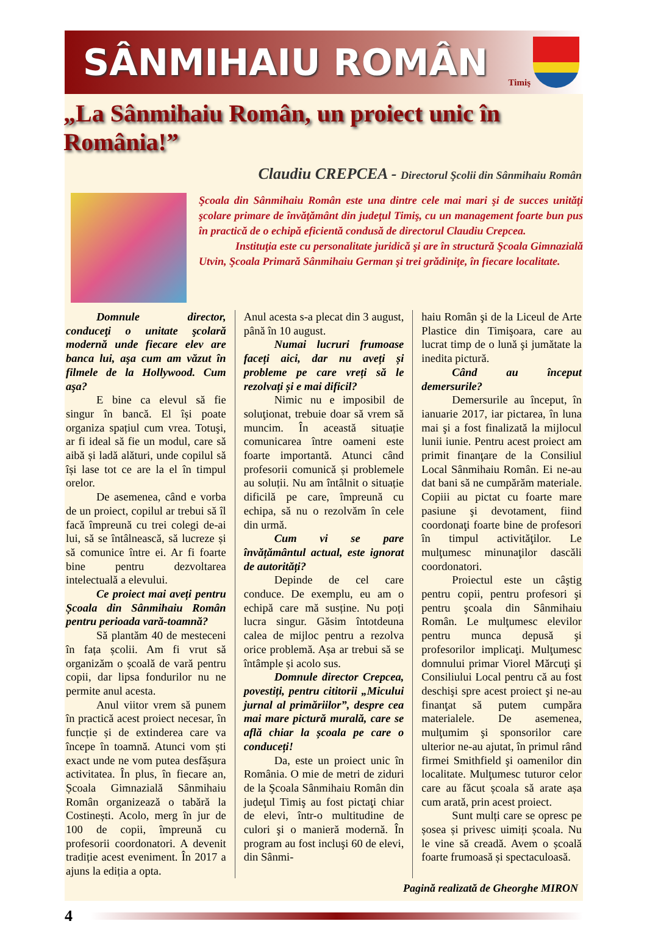SÂNMIHAIU ROMÂN
Timiş
„La Sânmihaiu Român, un proiect unic în România!”
Claudiu CREPCEA - Directorul Şcolii din Sânmihaiu Român
Şcoala din Sânmihaiu Român este una dintre cele mai mari şi de succes unităţi şcolare primare de învăţământ din judeţul Timiş, cu un management foarte bun pus în practică de o echipă eficientă condusă de directorul Claudiu Crepcea.
Instituţia este cu personalitate juridică şi are în structură Şcoala Gimnazială Utvin, Şcoala Primară Sânmihaiu German şi trei grădiniţe, în fiecare localitate.
Domnule director, conduceţi o unitate şcolară modernă unde fiecare elev are banca lui, aşa cum am văzut în filmele de la Hollywood. Cum aşa?
E bine ca elevul să fie singur în bancă. El își poate organiza spațiul cum vrea. Totuşi, ar fi ideal să fie un modul, care să aibă și ladă alături, unde copilul să își lase tot ce are la el în timpul orelor.
De asemenea, când e vorba de un proiect, copilul ar trebui să îl facă împreună cu trei colegi de-ai lui, să se întâlnească, să lucreze și să comunice între ei. Ar fi foarte bine pentru dezvoltarea intelectuală a elevului.
Ce proiect mai aveți pentru Școala din Sânmihaiu Român pentru perioada vară-toamnă?
Să plantăm 40 de mesteceni în fața școlii. Am fi vrut să organizăm o școală de vară pentru copii, dar lipsa fondurilor nu ne permite anul acesta.
Anul viitor vrem să punem în practică acest proiect necesar, în funcție și de extinderea care va începe în toamnă. Atunci vom ști exact unde ne vom putea desfășura activitatea. În plus, în fiecare an, Școala Gimnazială Sânmihaiu Român organizează o tabără la Costinești. Acolo, merg în jur de 100 de copii, împreună cu profesorii coordonatori. A devenit tradiție acest eveniment. În 2017 a ajuns la ediția a opta.
Anul acesta s-a plecat din 3 august, până în 10 august.
Numai lucruri frumoase faceți aici, dar nu aveți și probleme pe care vreți să le rezolvați și e mai dificil?
Nimic nu e imposibil de soluţionat, trebuie doar să vrem să muncim. În această situație comunicarea între oameni este foarte importantă. Atunci când profesorii comunică și problemele au soluții. Nu am întâlnit o situație dificilă pe care, împreună cu echipa, să nu o rezolvăm în cele din urmă.
Cum vi se pare învățământul actual, este ignorat de autorități?
Depinde de cel care conduce. De exemplu, eu am o echipă care mă susține. Nu poți lucra singur. Găsim întotdeuna calea de mijloc pentru a rezolva orice problemă. Așa ar trebui să se întâmple și acolo sus.
Domnule director Crepcea, povestiți, pentru cititorii „Micului jurnal al primăriilor”, despre cea mai mare pictură murală, care se află chiar la școala pe care o conduceți!
Da, este un proiect unic în România. O mie de metri de ziduri de la Şcoala Sânmihaiu Român din judeţul Timiş au fost pictaţi chiar de elevi, într-o multitudine de culori şi o manieră modernă. În program au fost incluşi 60 de elevi, din Sânmi-
haiu Român şi de la Liceul de Arte Plastice din Timişoara, care au lucrat timp de o lună şi jumătate la inedita pictură.
Când au început demersurile?
Demersurile au început, în ianuarie 2017, iar pictarea, în luna mai şi a fost finalizată la mijlocul lunii iunie. Pentru acest proiect am primit finanţare de la Consiliul Local Sânmihaiu Român. Ei ne-au dat bani să ne cumpărăm materiale. Copiii au pictat cu foarte mare pasiune şi devotament, fiind coordonaţi foarte bine de profesori în timpul activităţilor. Le mulţumesc minunaţilor dascăli coordonatori.
Proiectul este un câştig pentru copii, pentru profesori şi pentru şcoala din Sânmihaiu Român. Le mulţumesc elevilor pentru munca depusă şi profesorilor implicaţi. Mulţumesc domnului primar Viorel Mărcuţi şi Consiliului Local pentru că au fost deschişi spre acest proiect şi ne-au finanţat să putem cumpăra materialele. De asemenea, mulţumim şi sponsorilor care ulterior ne-au ajutat, în primul rând firmei Smithfield şi oamenilor din localitate. Mulţumesc tuturor celor care au făcut școala să arate așa cum arată, prin acest proiect.
Sunt mulți care se opresc pe șosea și privesc uimiți școala. Nu le vine să creadă. Avem o școală foarte frumoasă și spectaculoasă.
Pagină realizată de Gheorghe MIRON
4